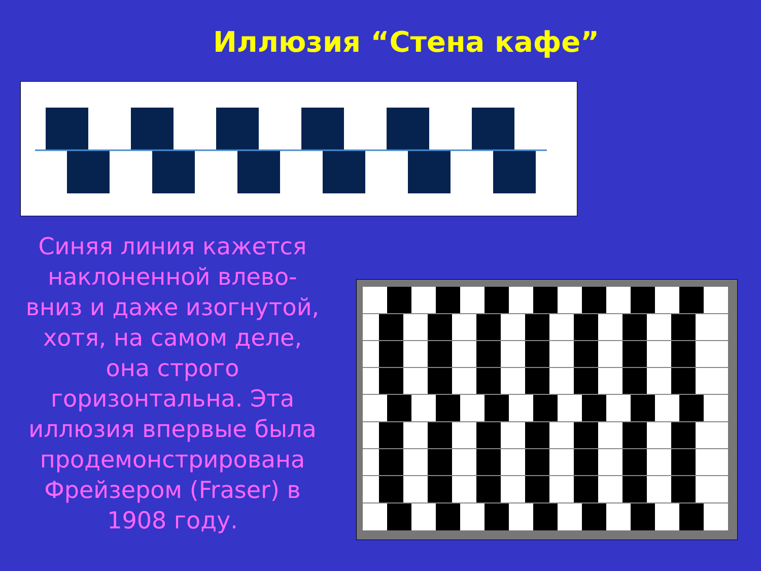Иллюзия “Стена кафе”
Синяя линия кажется наклоненной влево-вниз и даже изогнутой, хотя, на самом деле, она строго горизонтальна. Эта иллюзия впервые была продемонстрирована Фрейзером (Fraser) в 1908 году.